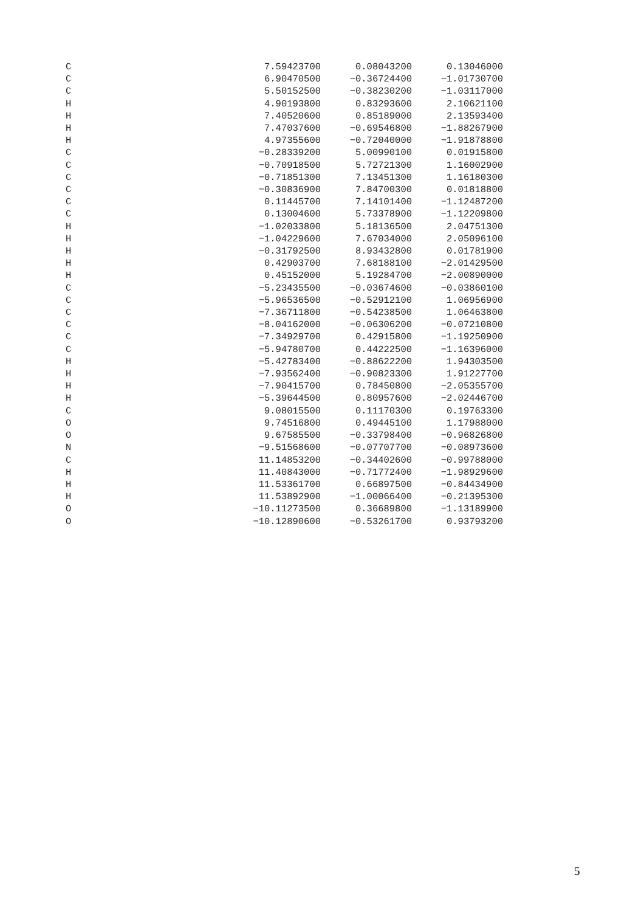| C | 7.59423700 | 0.08043200 | 0.13046000 |
| C | 6.90470500 | −0.36724400 | −1.01730700 |
| C | 5.50152500 | −0.38230200 | −1.03117000 |
| H | 4.90193800 | 0.83293600 | 2.10621100 |
| H | 7.40520600 | 0.85189000 | 2.13593400 |
| H | 7.47037600 | −0.69546800 | −1.88267900 |
| H | 4.97355600 | −0.72040000 | −1.91878800 |
| C | −0.28339200 | 5.00990100 | 0.01915800 |
| C | −0.70918500 | 5.72721300 | 1.16002900 |
| C | −0.71851300 | 7.13451300 | 1.16180300 |
| C | −0.30836900 | 7.84700300 | 0.01818800 |
| C | 0.11445700 | 7.14101400 | −1.12487200 |
| C | 0.13004600 | 5.73378900 | −1.12209800 |
| H | −1.02033800 | 5.18136500 | 2.04751300 |
| H | −1.04229600 | 7.67034000 | 2.05096100 |
| H | −0.31792500 | 8.93432800 | 0.01781900 |
| H | 0.42903700 | 7.68188100 | −2.01429500 |
| H | 0.45152000 | 5.19284700 | −2.00890000 |
| C | −5.23435500 | −0.03674600 | −0.03860100 |
| C | −5.96536500 | −0.52912100 | 1.06956900 |
| C | −7.36711800 | −0.54238500 | 1.06463800 |
| C | −8.04162000 | −0.06306200 | −0.07210800 |
| C | −7.34929700 | 0.42915800 | −1.19250900 |
| C | −5.94780700 | 0.44222500 | −1.16396000 |
| H | −5.42783400 | −0.88622200 | 1.94303500 |
| H | −7.93562400 | −0.90823300 | 1.91227700 |
| H | −7.90415700 | 0.78450800 | −2.05355700 |
| H | −5.39644500 | 0.80957600 | −2.02446700 |
| C | 9.08015500 | 0.11170300 | 0.19763300 |
| O | 9.74516800 | 0.49445100 | 1.17988000 |
| O | 9.67585500 | −0.33798400 | −0.96826800 |
| N | −9.51568600 | −0.07707700 | −0.08973600 |
| C | 11.14853200 | −0.34402600 | −0.99788000 |
| H | 11.40843000 | −0.71772400 | −1.98929600 |
| H | 11.53361700 | 0.66897500 | −0.84434900 |
| H | 11.53892900 | −1.00066400 | −0.21395300 |
| O | −10.11273500 | 0.36689800 | −1.13189900 |
| O | −10.12890600 | −0.53261700 | 0.93793200 |
5